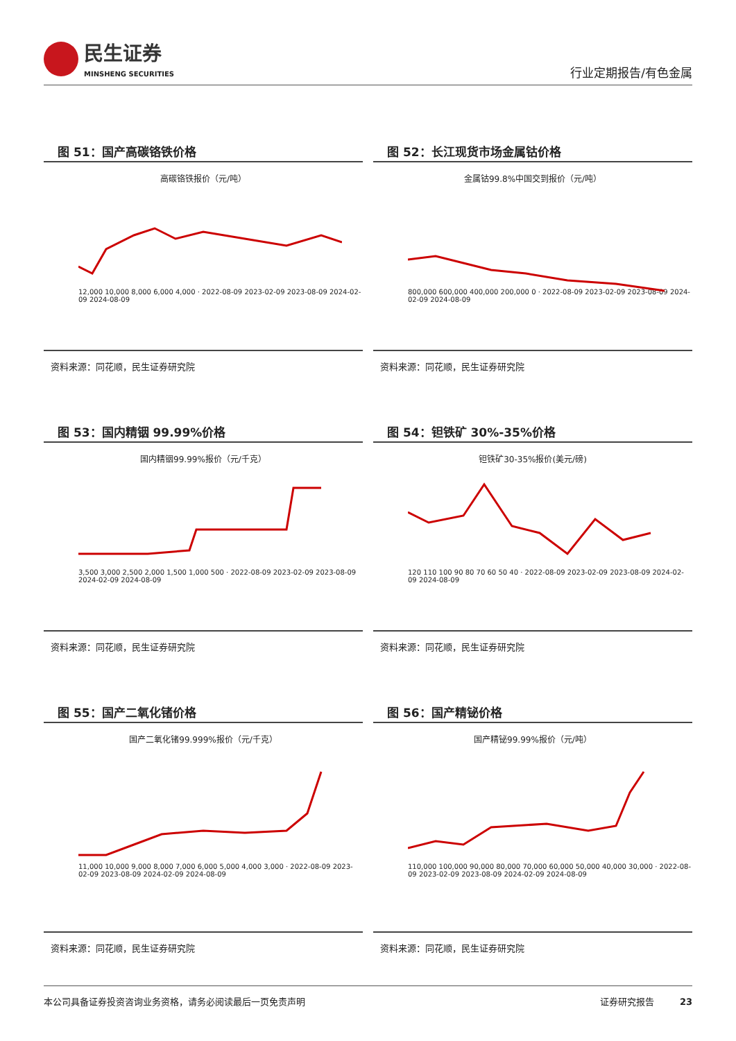民生证券
MINSHENG SECURITIES
行业定期报告/有色金属
图 51：国产高碳铬铁价格
高碳铬铁报价（元/吨）
12,000 10,000 8,000 6,000 4,000 · 2022-08-09 2023-02-09 2023-08-09 2024-02-09 2024-08-09
资料来源：同花顺，民生证券研究院
图 52：长江现货市场金属钴价格
金属钴99.8%中国交到报价（元/吨）
800,000 600,000 400,000 200,000 0 · 2022-08-09 2023-02-09 2023-08-09 2024-02-09 2024-08-09
资料来源：同花顺，民生证券研究院
图 53：国内精铟 99.99%价格
国内精铟99.99%报价（元/千克）
3,500 3,000 2,500 2,000 1,500 1,000 500 · 2022-08-09 2023-02-09 2023-08-09 2024-02-09 2024-08-09
资料来源：同花顺，民生证券研究院
图 54：钽铁矿 30%-35%价格
钽铁矿30-35%报价(美元/磅)
120 110 100 90 80 70 60 50 40 · 2022-08-09 2023-02-09 2023-08-09 2024-02-09 2024-08-09
资料来源：同花顺，民生证券研究院
图 55：国产二氧化锗价格
国产二氧化锗99.999%报价（元/千克）
11,000 10,000 9,000 8,000 7,000 6,000 5,000 4,000 3,000 · 2022-08-09 2023-02-09 2023-08-09 2024-02-09 2024-08-09
资料来源：同花顺，民生证券研究院
图 56：国产精铋价格
国产精铋99.99%报价（元/吨）
110,000 100,000 90,000 80,000 70,000 60,000 50,000 40,000 30,000 · 2022-08-09 2023-02-09 2023-08-09 2024-02-09 2024-08-09
资料来源：同花顺，民生证券研究院
本公司具备证券投资咨询业务资格，请务必阅读最后一页免责声明 证券研究报告 23